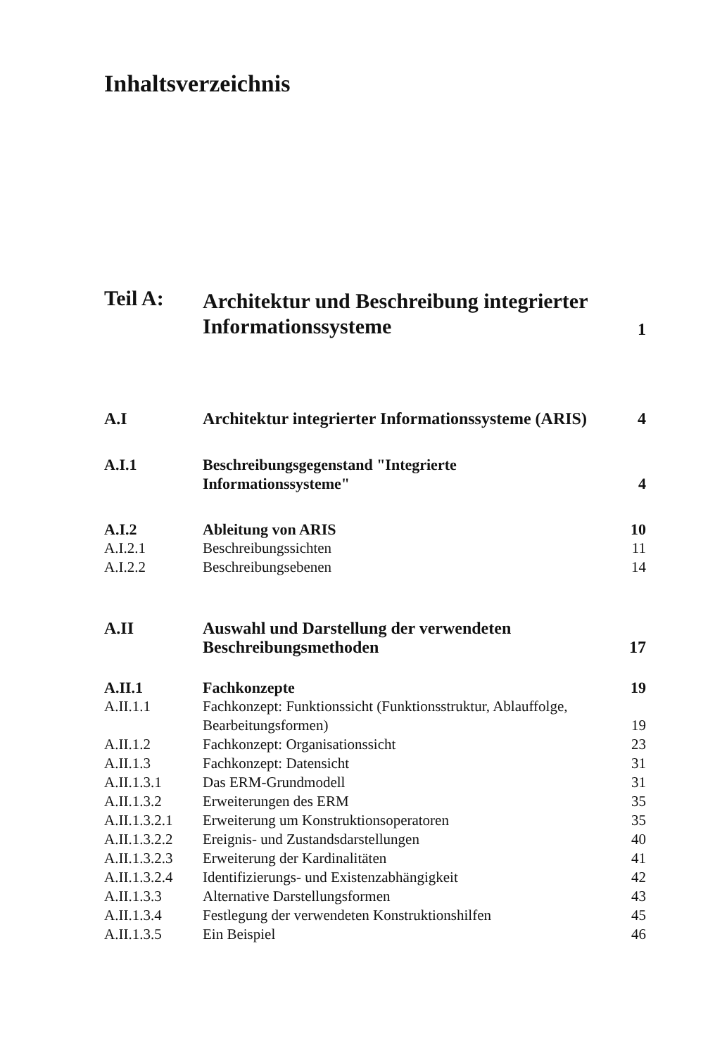Inhaltsverzeichnis
| Teil A: | Architektur und Beschreibung integrierter Informationssysteme | 1 |
| A.I | Architektur integrierter Informationssysteme (ARIS) | 4 |
| A.I.1 | Beschreibungsgegenstand "Integrierte Informationssysteme" | 4 |
| A.I.2 | Ableitung von ARIS | 10 |
| A.I.2.1 | Beschreibungssichten | 11 |
| A.I.2.2 | Beschreibungsebenen | 14 |
| A.II | Auswahl und Darstellung der verwendeten Beschreibungsmethoden | 17 |
| A.II.1 | Fachkonzepte | 19 |
| A.II.1.1 | Fachkonzept: Funktionssicht (Funktionsstruktur, Ablauffolge, Bearbeitungsformen) | 19 |
| A.II.1.2 | Fachkonzept: Organisationssicht | 23 |
| A.II.1.3 | Fachkonzept: Datensicht | 31 |
| A.II.1.3.1 | Das ERM-Grundmodell | 31 |
| A.II.1.3.2 | Erweiterungen des ERM | 35 |
| A.II.1.3.2.1 | Erweiterung um Konstruktionsoperatoren | 35 |
| A.II.1.3.2.2 | Ereignis- und Zustandsdarstellungen | 40 |
| A.II.1.3.2.3 | Erweiterung der Kardinalitäten | 41 |
| A.II.1.3.2.4 | Identifizierungs- und Existenzabhängigkeit | 42 |
| A.II.1.3.3 | Alternative Darstellungsformen | 43 |
| A.II.1.3.4 | Festlegung der verwendeten Konstruktionshilfen | 45 |
| A.II.1.3.5 | Ein Beispiel | 46 |